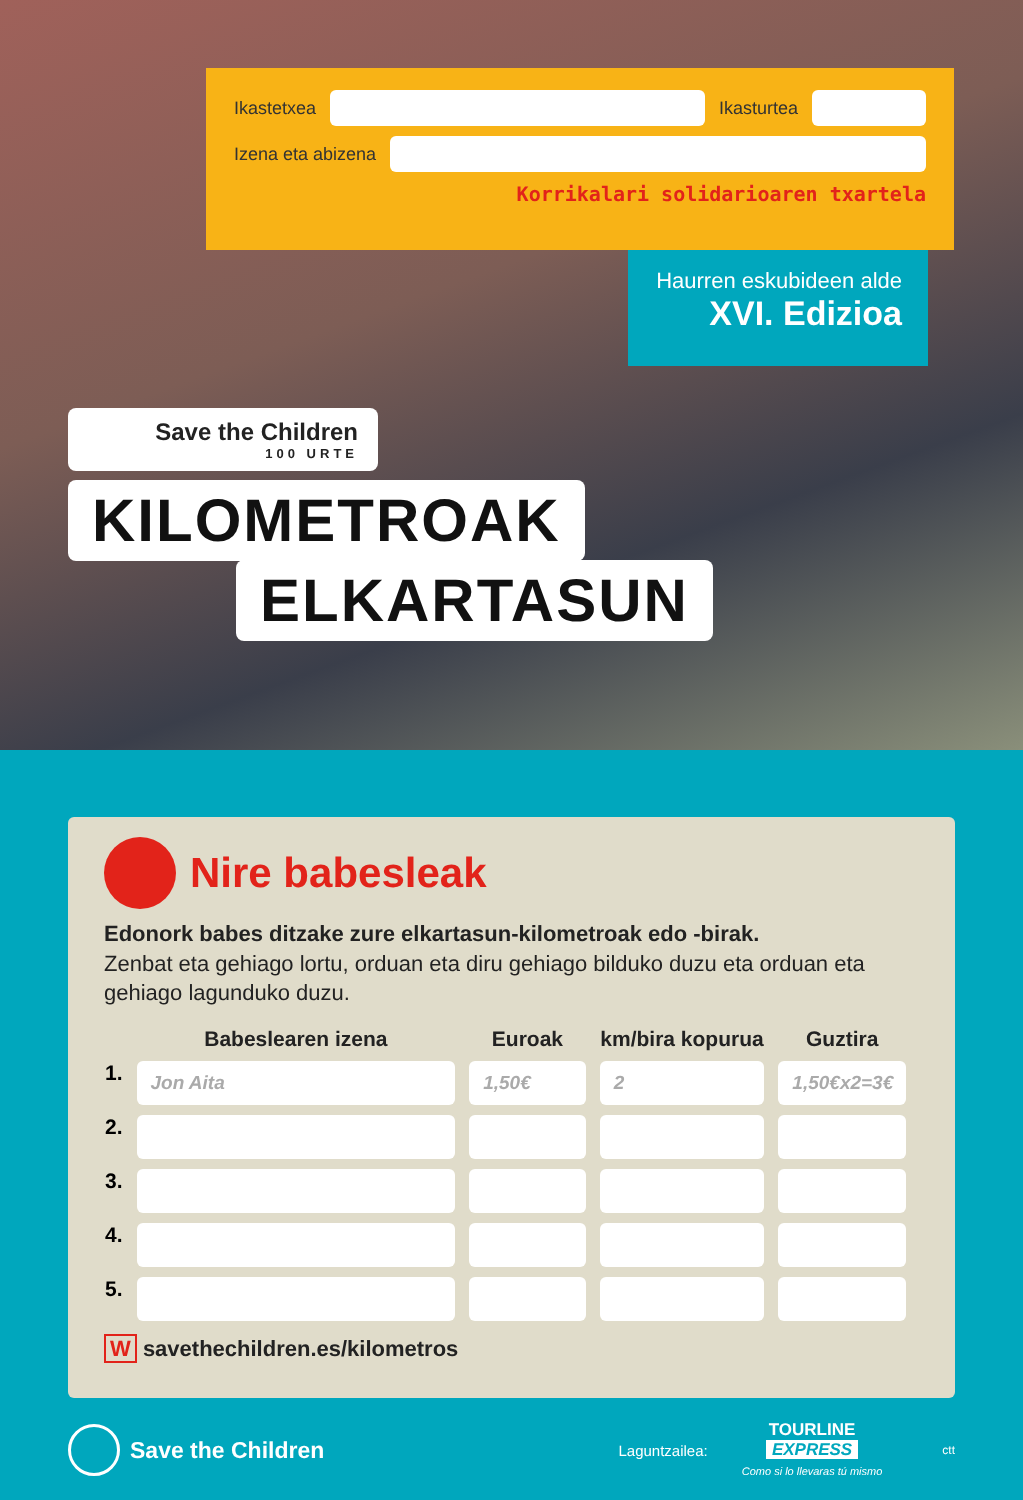Ikastetxea Ikasturtea
Izena eta abizena
Korrikalari solidarioaren txartela
Haurren eskubideen alde
XVI. Edizioa
Save the Children
100 URTE
KILOMETROAK
ELKARTASUN
Nire babesleak
Edonork babes ditzake zure elkartasun-kilometroak edo -birak.
Zenbat eta gehiago lortu, orduan eta diru gehiago bilduko duzu eta orduan eta gehiago lagunduko duzu.
| | Babeslearen izena | Euroak | km/bira kopurua | Guztira |
| --- | --- | --- | --- | --- |
| 1. | Jon Aita | 1,50€ | 2 | 1,50€x2=3€ |
| 2. | | | | |
| 3. | | | | |
| 4. | | | | |
| 5. | | | | |
W savethechildren.es/kilometros
Save the Children Laguntzailea: TOURLINE
EXPRESS
Como si lo llevaras tú mismo ctt